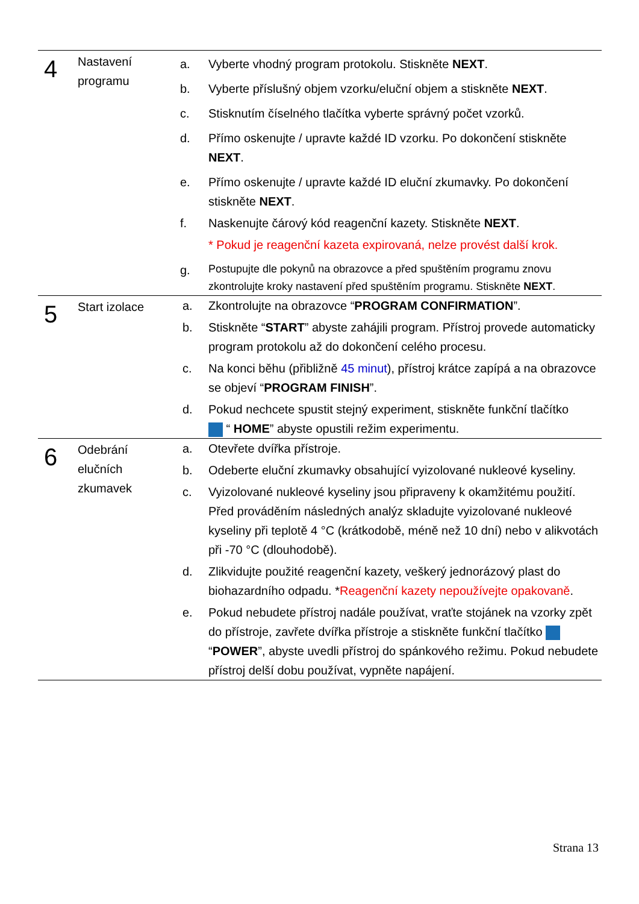| 4 | Nastavení programu | a. | Vyberte vhodný program protokolu. Stiskněte NEXT . |
| | | b. | Vyberte příslušný objem vzorku/eluční objem a stiskněte NEXT . |
| | | c. | Stisknutím číselného tlačítka vyberte správný počet vzorků. |
| | | d. | Přímo oskenujte / upravte každé ID vzorku. Po dokončení stiskněte NEXT . |
| | | e. | Přímo oskenujte / upravte každé ID eluční zkumavky. Po dokončení stiskněte NEXT . |
| | | f. | Naskenujte čárový kód reagenční kazety. Stiskněte NEXT . |
| | | | * Pokud je reagenční kazeta expirovaná, nelze provést další krok. |
| | | g. | Postupujte dle pokynů na obrazovce a před spuštěním programu znovu zkontrolujte kroky nastavení před spuštěním programu. Stiskněte NEXT . |
| 5 | Start izolace | a. | Zkontrolujte na obrazovce “ PROGRAM CONFIRMATION ”. |
| | | b. | Stiskněte “ START ” abyste zahájili program. Přístroj provede automaticky program protokolu až do dokončení celého procesu. |
| | | c. | Na konci běhu (přibližně 45 minut ), přístroj krátce zapípá a na obrazovce se objeví “ PROGRAM FINISH ”. |
| | | d. | Pokud nechcete spustit stejný experiment, stiskněte funkční tlačítko “ HOME ” abyste opustili režim experimentu. |
| 6 | Odebrání elučních zkumavek | a. | Otevřete dvířka přístroje. |
| | | b. | Odeberte eluční zkumavky obsahující vyizolované nukleové kyseliny. |
| | | c. | Vyizolované nukleové kyseliny jsou připraveny k okamžitému použití. Před prováděním následných analýz skladujte vyizolované nukleové kyseliny při teplotě 4 °C (krátkodobě, méně než 10 dní) nebo v alikvotách při -70 °C (dlouhodobě). |
| | | d. | Zlikvidujte použité reagenční kazety, veškerý jednorázový plast do biohazardního odpadu. * Reagenční kazety nepoužívejte opakovaně . |
| | | e. | Pokud nebudete přístroj nadále používat, vraťte stojánek na vzorky zpět do přístroje, zavřete dvířka přístroje a stiskněte funkční tlačítko “ POWER ”, abyste uvedli přístroj do spánkového režimu. Pokud nebudete přístroj delší dobu používat, vypněte napájení. |
Strana 13